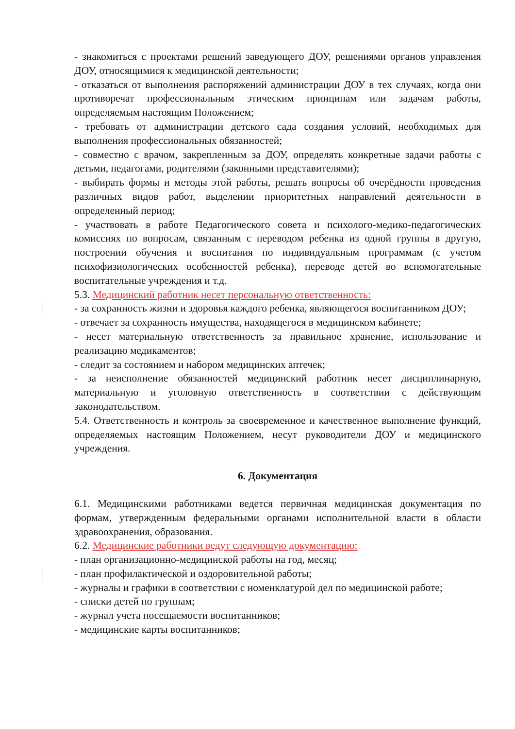- знакомиться с проектами решений заведующего ДОУ, решениями органов управления ДОУ, относящимися к медицинской деятельности;
- отказаться от выполнения распоряжений администрации ДОУ в тех случаях, когда они противоречат профессиональным этическим принципам или задачам работы, определяемым настоящим Положением;
- требовать от администрации детского сада создания условий, необходимых для выполнения профессиональных обязанностей;
- совместно с врачом, закрепленным за ДОУ, определять конкретные задачи работы с детьми, педагогами, родителями (законными представителями);
- выбирать формы и методы этой работы, решать вопросы об очерёдности проведения различных видов работ, выделении приоритетных направлений деятельности в определенный период;
- участвовать в работе Педагогического совета и психолого-медико-педагогических комиссиях по вопросам, связанным с переводом ребенка из одной группы в другую, построении обучения и воспитания по индивидуальным программам (с учетом психофизиологических особенностей ребенка), переводе детей во вспомогательные воспитательные учреждения и т.д.
5.3. Медицинский работник несет персональную ответственность:
- за сохранность жизни и здоровья каждого ребенка, являющегося воспитанником ДОУ;
- отвечает за сохранность имущества, находящегося в медицинском кабинете;
- несет материальную ответственность за правильное хранение, использование и реализацию медикаментов;
- следит за состоянием и набором медицинских аптечек;
- за неисполнение обязанностей медицинский работник несет дисциплинарную, материальную и уголовную ответственность в соответствии с действующим законодательством.
5.4. Ответственность и контроль за своевременное и качественное выполнение функций, определяемых настоящим Положением, несут руководители ДОУ и медицинского учреждения.
6. Документация
6.1. Медицинскими работниками ведется первичная медицинская документация по формам, утвержденным федеральными органами исполнительной власти в области здравоохранения, образования.
6.2. Медицинские работники ведут следующую документацию:
- план организационно-медицинской работы на год, месяц;
- план профилактической и оздоровительной работы;
- журналы и графики в соответствии с номенклатурой дел по медицинской работе;
- списки детей по группам;
- журнал учета посещаемости воспитанников;
- медицинские карты воспитанников;